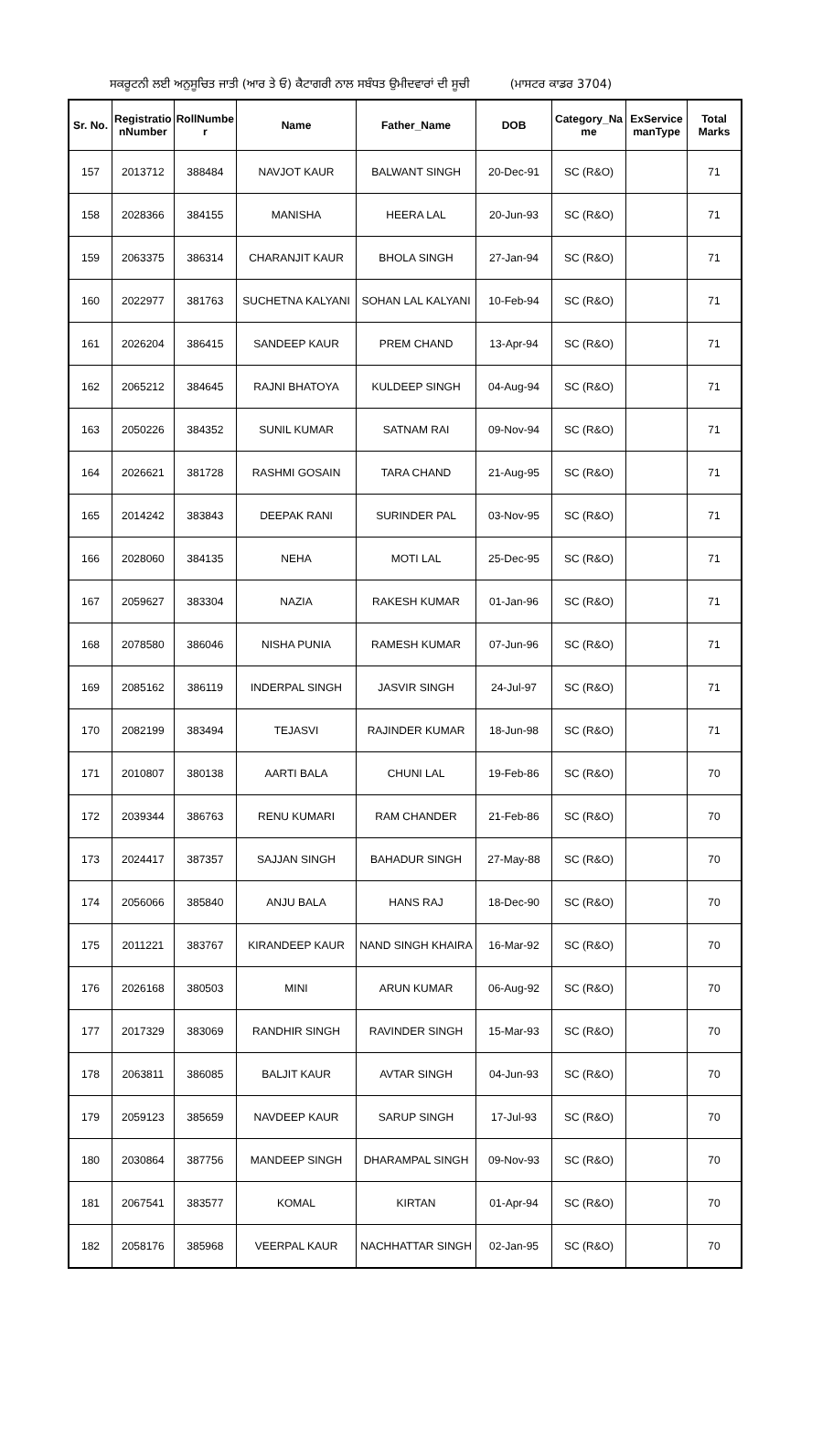ਸਕਰੂਟਨੀ ਲਈ ਅਨੁਸੂਚਿਤ ਜਾਤੀ (ਆਰ ਤੇ ਓ) ਕੈਟਾਗਰੀ ਨਾਲ ਸਬੰਧਤ ਉਮੀਦਵਾਰਾਂ ਦੀ ਸੂਚੀ (ਮਾਸਟਰ ਕਾਡਰ 3704)
| Sr. No. | Registratio nNumber | RollNumbe r | Name | Father_Name | DOB | Category_Na me | ExService manType | Total Marks |
| --- | --- | --- | --- | --- | --- | --- | --- | --- |
| 157 | 2013712 | 388484 | NAVJOT KAUR | BALWANT SINGH | 20-Dec-91 | SC (R&O) | | 71 |
| 158 | 2028366 | 384155 | MANISHA | HEERA LAL | 20-Jun-93 | SC (R&O) | | 71 |
| 159 | 2063375 | 386314 | CHARANJIT KAUR | BHOLA SINGH | 27-Jan-94 | SC (R&O) | | 71 |
| 160 | 2022977 | 381763 | SUCHETNA KALYANI | SOHAN LAL KALYANI | 10-Feb-94 | SC (R&O) | | 71 |
| 161 | 2026204 | 386415 | SANDEEP KAUR | PREM CHAND | 13-Apr-94 | SC (R&O) | | 71 |
| 162 | 2065212 | 384645 | RAJNI BHATOYA | KULDEEP SINGH | 04-Aug-94 | SC (R&O) | | 71 |
| 163 | 2050226 | 384352 | SUNIL KUMAR | SATNAM RAI | 09-Nov-94 | SC (R&O) | | 71 |
| 164 | 2026621 | 381728 | RASHMI GOSAIN | TARA CHAND | 21-Aug-95 | SC (R&O) | | 71 |
| 165 | 2014242 | 383843 | DEEPAK RANI | SURINDER PAL | 03-Nov-95 | SC (R&O) | | 71 |
| 166 | 2028060 | 384135 | NEHA | MOTI LAL | 25-Dec-95 | SC (R&O) | | 71 |
| 167 | 2059627 | 383304 | NAZIA | RAKESH KUMAR | 01-Jan-96 | SC (R&O) | | 71 |
| 168 | 2078580 | 386046 | NISHA PUNIA | RAMESH KUMAR | 07-Jun-96 | SC (R&O) | | 71 |
| 169 | 2085162 | 386119 | INDERPAL SINGH | JASVIR SINGH | 24-Jul-97 | SC (R&O) | | 71 |
| 170 | 2082199 | 383494 | TEJASVI | RAJINDER KUMAR | 18-Jun-98 | SC (R&O) | | 71 |
| 171 | 2010807 | 380138 | AARTI BALA | CHUNI LAL | 19-Feb-86 | SC (R&O) | | 70 |
| 172 | 2039344 | 386763 | RENU KUMARI | RAM CHANDER | 21-Feb-86 | SC (R&O) | | 70 |
| 173 | 2024417 | 387357 | SAJJAN SINGH | BAHADUR SINGH | 27-May-88 | SC (R&O) | | 70 |
| 174 | 2056066 | 385840 | ANJU BALA | HANS RAJ | 18-Dec-90 | SC (R&O) | | 70 |
| 175 | 2011221 | 383767 | KIRANDEEP KAUR | NAND SINGH KHAIRA | 16-Mar-92 | SC (R&O) | | 70 |
| 176 | 2026168 | 380503 | MINI | ARUN KUMAR | 06-Aug-92 | SC (R&O) | | 70 |
| 177 | 2017329 | 383069 | RANDHIR SINGH | RAVINDER SINGH | 15-Mar-93 | SC (R&O) | | 70 |
| 178 | 2063811 | 386085 | BALJIT KAUR | AVTAR SINGH | 04-Jun-93 | SC (R&O) | | 70 |
| 179 | 2059123 | 385659 | NAVDEEP KAUR | SARUP SINGH | 17-Jul-93 | SC (R&O) | | 70 |
| 180 | 2030864 | 387756 | MANDEEP SINGH | DHARAMPAL SINGH | 09-Nov-93 | SC (R&O) | | 70 |
| 181 | 2067541 | 383577 | KOMAL | KIRTAN | 01-Apr-94 | SC (R&O) | | 70 |
| 182 | 2058176 | 385968 | VEERPAL KAUR | NACHHATTAR SINGH | 02-Jan-95 | SC (R&O) | | 70 |